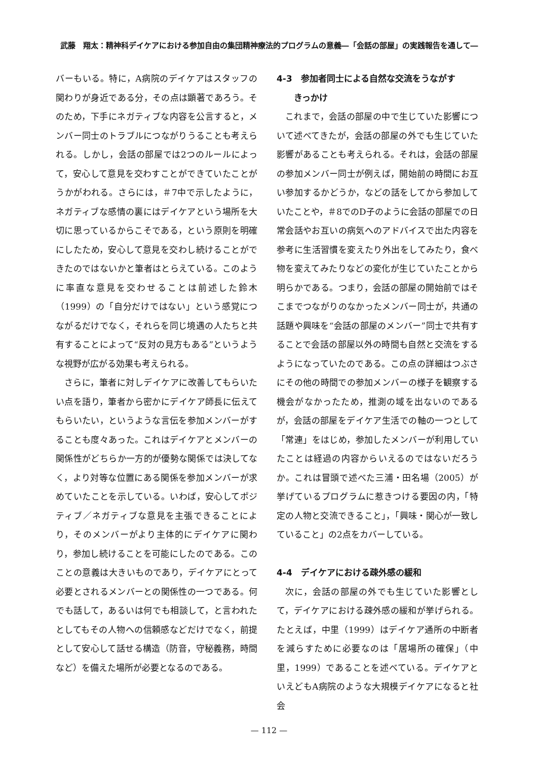武藤　翔太：精神科デイケアにおける参加自由の集団精神療法的プログラムの意義―「会話の部屋」の実践報告を通して―
バーもいる。特に，A病院のデイケアはスタッフの関わりが身近である分，その点は顕著であろう。そのため，下手にネガティブな内容を公言すると，メンバー同士のトラブルにつながりうることも考えられる。しかし，会話の部屋では2つのルールによって，安心して意見を交わすことができていたことがうかがわれる。さらには，＃7中で示したように，ネガティブな感情の裏にはデイケアという場所を大切に思っているからこそである，という原則を明確にしたため，安心して意見を交わし続けることができたのではないかと筆者はとらえている。このように率直な意見を交わせることは前述した鈴木（1999）の「自分だけではない」という感覚につながるだけでなく，それらを同じ境遇の人たちと共有することによって“反対の見方もある”というような視野が広がる効果も考えられる。
さらに，筆者に対しデイケアに改善してもらいたい点を語り，筆者から密かにデイケア師長に伝えてもらいたい，というような言伝を参加メンバーがすることも度々あった。これはデイケアとメンバーの関係性がどちらか一方的が優勢な関係では決してなく，より対等な位置にある関係を参加メンバーが求めていたことを示している。いわば，安心してポジティブ／ネガティブな意見を主張できることにより，そのメンバーがより主体的にデイケアに関わり，参加し続けることを可能にしたのである。このことの意義は大きいものであり，デイケアにとって必要とされるメンバーとの関係性の一つである。何でも話して，あるいは何でも相談して，と言われたとしてもその人物への信頼感などだけでなく，前提として安心して話せる構造（防音，守秘義務，時間など）を備えた場所が必要となるのである。
4-3　参加者同士による自然な交流をうながす
　　きっかけ
これまで，会話の部屋の中で生じていた影響について述べてきたが，会話の部屋の外でも生じていた影響があることも考えられる。それは，会話の部屋の参加メンバー同士が例えば，開始前の時間にお互い参加するかどうか，などの話をしてから参加していたことや，＃8でのD子のように会話の部屋での日常会話やお互いの病気へのアドバイスで出た内容を参考に生活習慣を変えたり外出をしてみたり，食べ物を変えてみたりなどの変化が生じていたことから明らかである。つまり，会話の部屋の開始前ではそこまでつながりのなかったメンバー同士が，共通の話題や興味を“会話の部屋のメンバー”同士で共有することで会話の部屋以外の時間も自然と交流をするようになっていたのである。この点の詳細はつぶさにその他の時間での参加メンバーの様子を観察する機会がなかったため，推測の域を出ないのであるが，会話の部屋をデイケア生活での軸の一つとして「常連」をはじめ，参加したメンバーが利用していたことは経過の内容からいえるのではないだろうか。これは冒頭で述べた三浦・田名場（2005）が挙げているプログラムに惹きつける要因の内，「特定の人物と交流できること」，「興味・関心が一致していること」の2点をカバーしている。
4-4　デイケアにおける疎外感の緩和
次に，会話の部屋の外でも生じていた影響として，デイケアにおける疎外感の緩和が挙げられる。たとえば，中里（1999）はデイケア通所の中断者を減らすために必要なのは「居場所の確保」（中里，1999）であることを述べている。デイケアといえどもA病院のような大規模デイケアになると社会
— 112 —